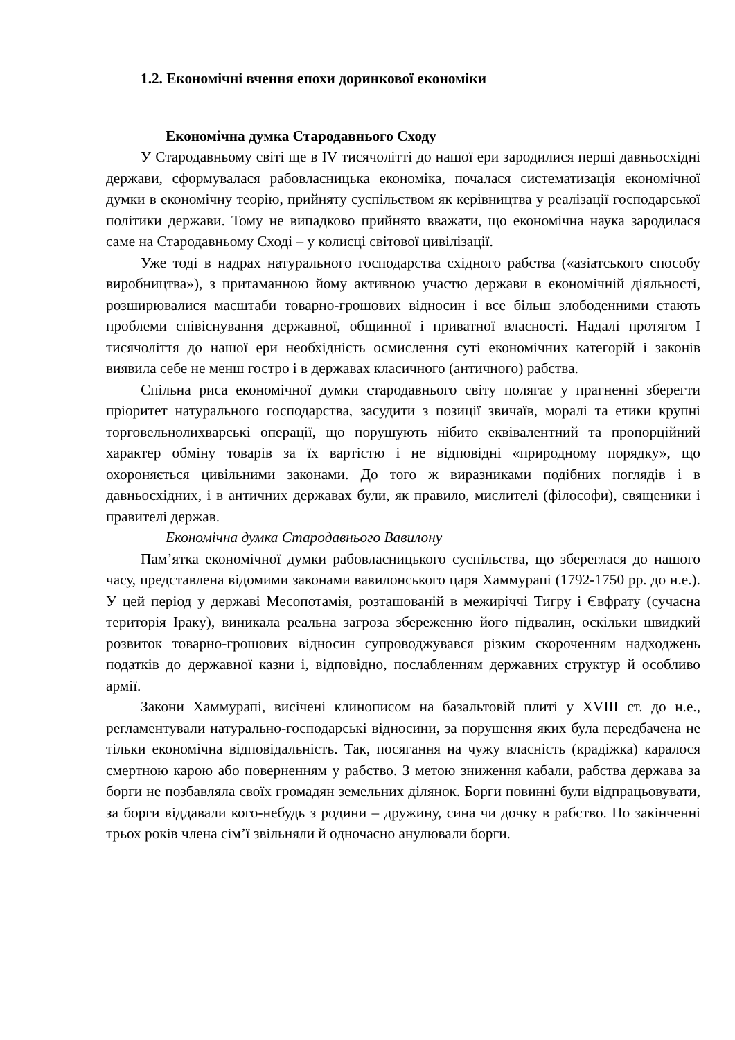1.2. Економічні вчення епохи доринкової економіки
Економічна думка Стародавнього Сходу
У Стародавньому світі ще в IV тисячолітті до нашої ери зародилися перші давньосхідні держави, сформувалася рабовласницька економіка, почалася систематизація економічної думки в економічну теорію, прийняту суспільством як керівництва у реалізації господарської політики держави. Тому не випадково прийнято вважати, що економічна наука зародилася саме на Стародавньому Сході – у колисці світової цивілізації.
Уже тоді в надрах натурального господарства східного рабства («азіатського способу виробництва»), з притаманною йому активною участю держави в економічній діяльності, розширювалися масштаби товарно-грошових відносин і все більш злободенними стають проблеми співіснування державної, общинної і приватної власності. Надалі протягом I тисячоліття до нашої ери необхідність осмислення суті економічних категорій і законів виявила себе не менш гостро і в державах класичного (античного) рабства.
Спільна риса економічної думки стародавнього світу полягає у прагненні зберегти пріоритет натурального господарства, засудити з позиції звичаїв, моралі та етики крупні торговельнолихварські операції, що порушують нібито еквівалентний та пропорційний характер обміну товарів за їх вартістю і не відповідні «природному порядку», що охороняється цивільними законами. До того ж виразниками подібних поглядів і в давньосхідних, і в античних державах були, як правило, мислителі (філософи), священики і правителі держав.
Економічна думка Стародавнього Вавилону
Пам’ятка економічної думки рабовласницького суспільства, що збереглася до нашого часу, представлена відомими законами вавилонського царя Хаммурапі (1792-1750 рр. до н.е.). У цей період у державі Месопотамія, розташованій в межиріччі Тигру і Євфрату (сучасна територія Іраку), виникала реальна загроза збереженню його підвалин, оскільки швидкий розвиток товарно-грошових відносин супроводжувався різким скороченням надходжень податків до державної казни і, відповідно, послабленням державних структур й особливо армії.
Закони Хаммурапі, висічені клинописом на базальтовій плиті у XVIII ст. до н.е., регламентували натурально-господарські відносини, за порушення яких була передбачена не тільки економічна відповідальність. Так, посягання на чужу власність (крадіжка) каралося смертною карою або поверненням у рабство. З метою зниження кабали, рабства держава за борги не позбавляла своїх громадян земельних ділянок. Борги повинні були відпрацьовувати, за борги віддавали кого-небудь з родини – дружину, сина чи дочку в рабство. По закінченні трьох років члена сім’ї звільняли й одночасно анулювали борги.